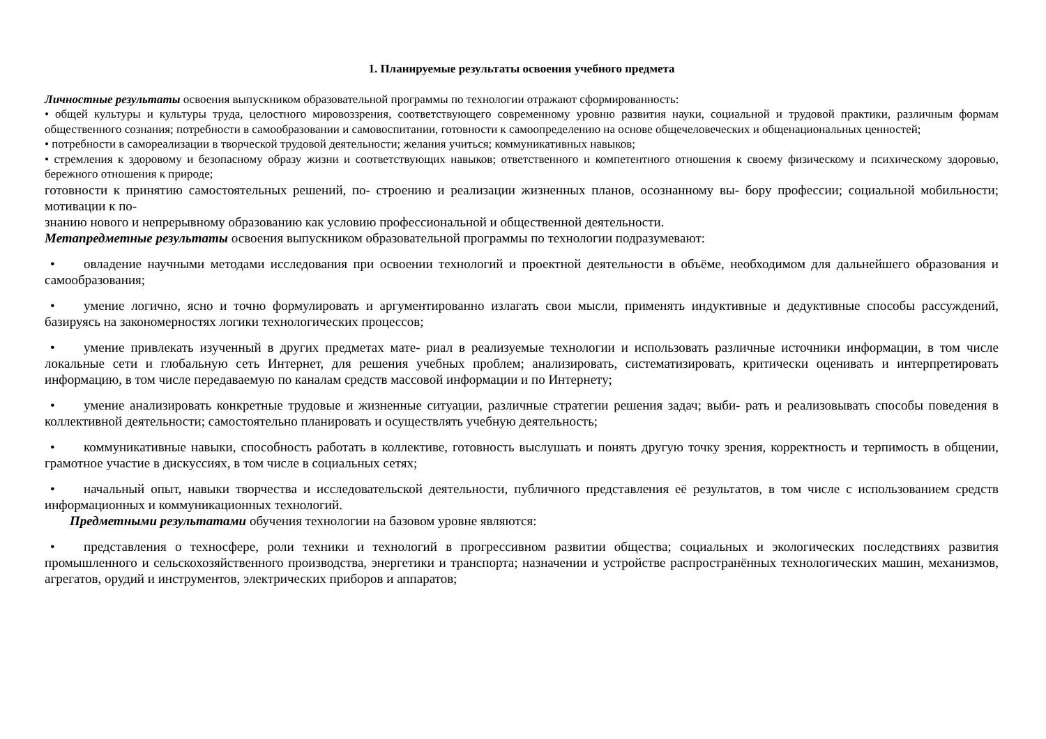1. Планируемые результаты освоения учебного предмета
Личностные результаты освоения выпускником образовательной программы по технологии отражают сформированность:
• общей культуры и культуры труда, целостного мировоззрения, соответствующего современному уровню развития науки, социальной и трудовой практики, различным формам общественного сознания; потребности в самообразовании и самовоспитании, готовности к самоопределению на основе общечеловеческих и общенациональных ценностей;
• потребности в самореализации в творческой трудовой деятельности; желания учиться; коммуникативных навыков;
• стремления к здоровому и безопасному образу жизни и соответствующих навыков; ответственного и компетентного отношения к своему физическому и психическому здоровью, бережного отношения к природе;
готовности к принятию самостоятельных решений, по- строению и реализации жизненных планов, осознанному вы- бору профессии; социальной мобильности; мотивации к по-
знанию нового и непрерывному образованию как условию профессиональной и общественной деятельности.
Метапредметные результаты освоения выпускником образовательной программы по технологии подразумевают:
• овладение научными методами исследования при освоении технологий и проектной деятельности в объёме, необходимом для дальнейшего образования и самообразования;
• умение логично, ясно и точно формулировать и аргументированно излагать свои мысли, применять индуктивные и дедуктивные способы рассуждений, базируясь на закономерностях логики технологических процессов;
• умение привлекать изученный в других предметах мате- риал в реализуемые технологии и использовать различные источники информации, в том числе локальные сети и глобальную сеть Интернет, для решения учебных проблем; анализировать, систематизировать, критически оценивать и интерпретировать информацию, в том числе передаваемую по каналам средств массовой информации и по Интернету;
• умение анализировать конкретные трудовые и жизненные ситуации, различные стратегии решения задач; выби- рать и реализовывать способы поведения в коллективной деятельности; самостоятельно планировать и осуществлять учебную деятельность;
• коммуникативные навыки, способность работать в коллективе, готовность выслушать и понять другую точку зрения, корректность и терпимость в общении, грамотное участие в дискуссиях, в том числе в социальных сетях;
• начальный опыт, навыки творчества и исследовательской деятельности, публичного представления её результатов, в том числе с использованием средств информационных и коммуникационных технологий.
Предметными результатами обучения технологии на базовом уровне являются:
• представления о техносфере, роли техники и технологий в прогрессивном развитии общества; социальных и экологических последствиях развития промышленного и сельскохозяйственного производства, энергетики и транспорта; назначении и устройстве распространённых технологических машин, механизмов, агрегатов, орудий и инструментов, электрических приборов и аппаратов;